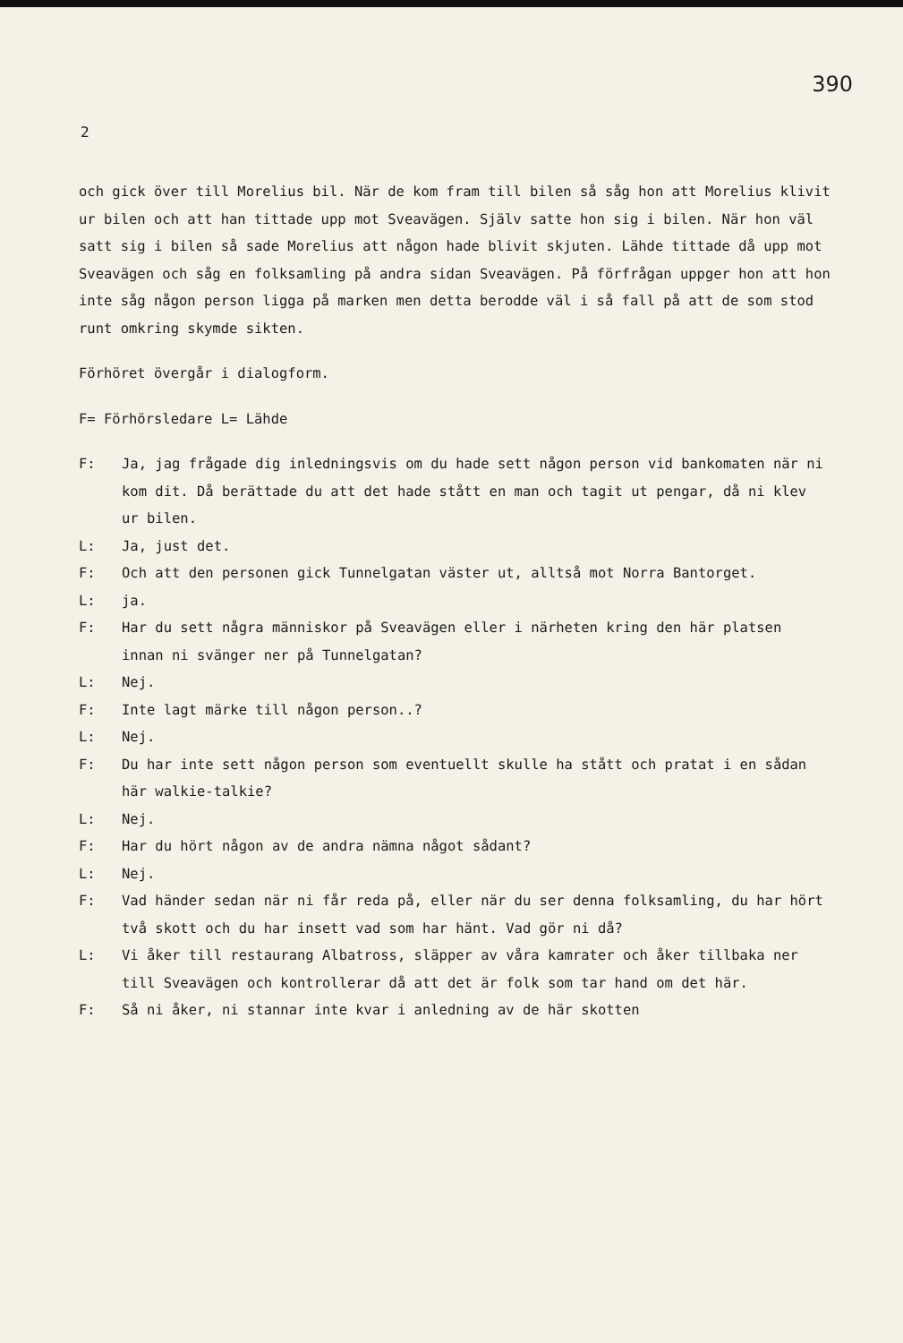390
2
och gick över till Morelius bil. När de kom fram till bilen så såg hon att Morelius klivit ur bilen och att han tittade upp mot Sveavägen. Själv satte hon sig i bilen. När hon väl satt sig i bilen så sade Morelius att någon hade blivit skjuten. Lähde tittade då upp mot Sveavägen och såg en folksamling på andra sidan Sveavägen. På förfrågan uppger hon att hon inte såg någon person ligga på marken men detta berodde väl i så fall på att de som stod runt omkring skymde sikten.
Förhöret övergår i dialogform.
F= Förhörsledare L= Lähde
F: Ja, jag frågade dig inledningsvis om du hade sett någon person vid bankomaten när ni kom dit. Då berättade du att det hade stått en man och tagit ut pengar, då ni klev ur bilen.
L: Ja, just det.
F: Och att den personen gick Tunnelgatan väster ut, alltså mot Norra Bantorget.
L: ja.
F: Har du sett några människor på Sveavägen eller i närheten kring den här platsen innan ni svänger ner på Tunnelgatan?
L: Nej.
F: Inte lagt märke till någon person..?
L: Nej.
F: Du har inte sett någon person som eventuellt skulle ha stått och pratat i en sådan här walkie-talkie?
L: Nej.
F: Har du hört någon av de andra nämna något sådant?
L: Nej.
F: Vad händer sedan när ni får reda på, eller när du ser denna folksamling, du har hört två skott och du har insett vad som har hänt. Vad gör ni då?
L: Vi åker till restaurang Albatross, släpper av våra kamrater och åker tillbaka ner till Sveavägen och kontrollerar då att det är folk som tar hand om det här.
F: Så ni åker, ni stannar inte kvar i anledning av de här skotten